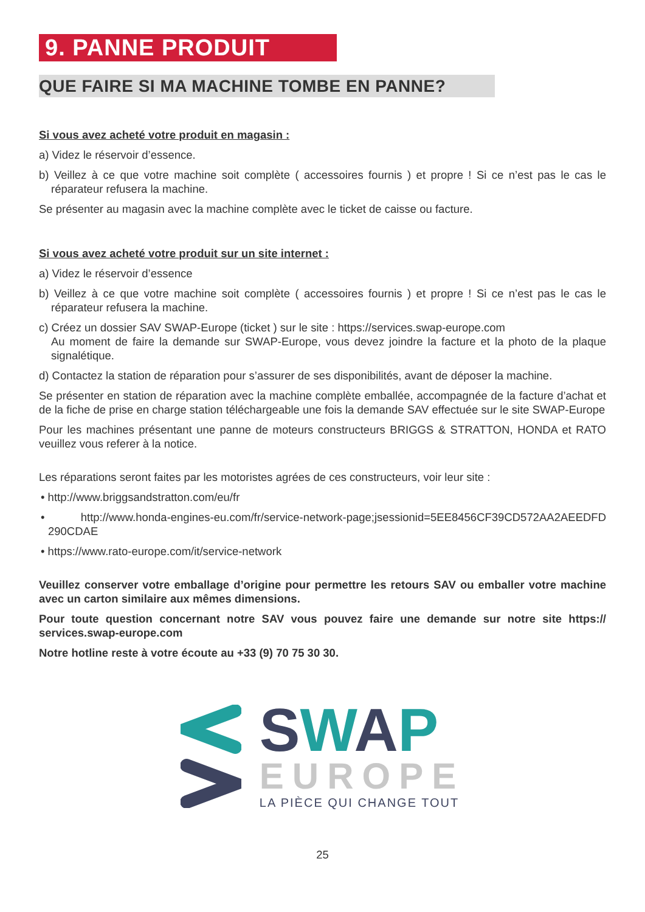9. PANNE PRODUIT
QUE FAIRE SI MA MACHINE TOMBE EN PANNE?
Si vous avez acheté votre produit en magasin :
a) Videz le réservoir d’essence.
b) Veillez à ce que votre machine soit complète ( accessoires fournis ) et propre ! Si ce n’est pas le cas le réparateur refusera la machine.
Se présenter au magasin avec la machine complète avec le ticket de caisse ou facture.
Si vous avez acheté votre produit sur un site internet :
a) Videz le réservoir d’essence
b) Veillez à ce que votre machine soit complète ( accessoires fournis ) et propre ! Si ce n’est pas le cas le réparateur refusera la machine.
c) Créez un dossier SAV SWAP-Europe (ticket ) sur le site : https://services.swap-europe.com
Au moment de faire la demande sur SWAP-Europe, vous devez joindre la facture et la photo de la plaque signalétique.
d) Contactez la station de réparation pour s’assurer de ses disponibilités, avant de déposer la machine.
Se présenter en station de réparation avec la machine complète emballée, accompagnée de la facture d’achat et de la fiche de prise en charge station téléchargeable une fois la demande SAV effectuée sur le site SWAP-Europe
Pour les machines présentant une panne de moteurs constructeurs BRIGGS & STRATTON, HONDA et RATO veuillez vous referer à la notice.
Les réparations seront faites par les motoristes agrées de ces constructeurs, voir leur site :
• http://www.briggsandstratton.com/eu/fr
• http://www.honda-engines-eu.com/fr/service-network-page;jsessionid=5EE8456CF39CD572AA2AEEDFD 290CDAE
• https://www.rato-europe.com/it/service-network
Veuillez conserver votre emballage d’origine pour permettre les retours SAV ou emballer votre machine avec un carton similaire aux mêmes dimensions.
Pour toute question concernant notre SAV vous pouvez faire une demande sur notre site https:// services.swap-europe.com
Notre hotline reste à votre écoute au +33 (9) 70 75 30 30.
SWAP
EUROPE
LA PIÈCE QUI CHANGE TOUT
25